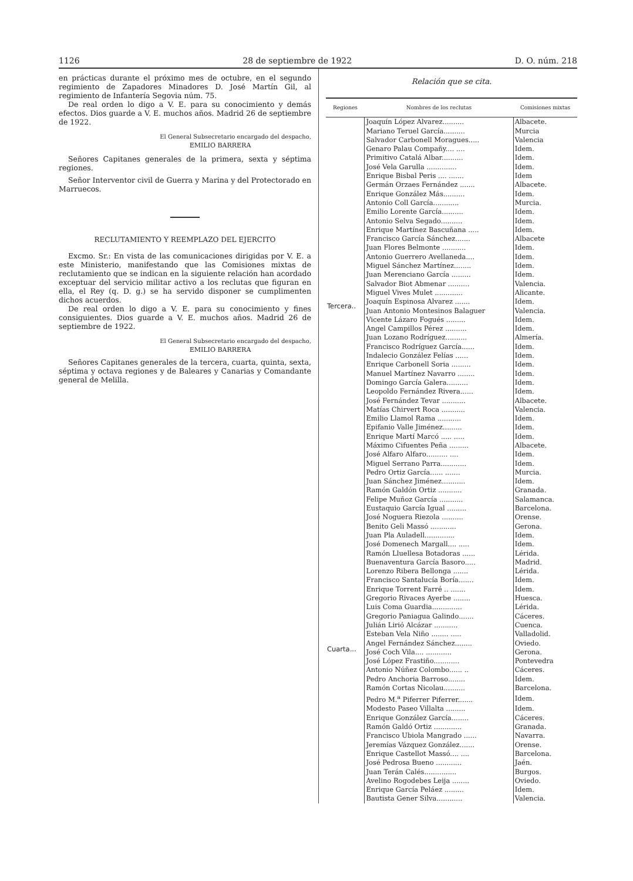1126 28 de septiembre de 1922 D. O. núm. 218
en prácticas durante el próximo mes de octubre, en el segundo regimiento de Zapadores Minadores D. José Martín Gil, al regimiento de Infantería Segovia núm. 75.
De real orden lo digo a V. E. para su conocimiento y demás efectos. Dios guarde a V. E. muchos años. Madrid 26 de septiembre de 1922.
El General Subsecretario encargado del despacho,
EMILIO BARRERA
Señores Capitanes generales de la primera, sexta y séptima regiones.
Señor Interventor civil de Guerra y Marina y del Protectorado en Marruecos.
RECLUTAMIENTO Y REEMPLAZO DEL EJERCITO
Excmo. Sr.: En vista de las comunicaciones dirigidas por V. E. a este Ministerio, manifestando que las Comisiones mixtas de reclutamiento que se indican en la siguiente relación han acordado exceptuar del servicio militar activo a los reclutas que figuran en ella, el Rey (q. D. g.) se ha servido disponer se cumplimenten dichos acuerdos.
De real orden lo digo a V. E. para su conocimiento y fines consiguientes. Dios guarde a V. E. muchos años. Madrid 26 de septiembre de 1922.
El General Subsecretario encargado del despacho,
EMILIO BARRERA
Señores Capitanes generales de la tercera, cuarta, quinta, sexta, séptima y octava regiones y de Baleares y Canarias y Comandante general de Melilla.
Relación que se cita.
| Regiones | Nombres de los reclutas | Comisiones mixtas |
| --- | --- | --- |
| Tercera.. | Joaquín López Alvarez.......... | Albacete. |
| | Mariano Teruel García.......... | Murcia |
| | Salvador Carbonell Moragues..... | Valencia |
| | Genaro Palau Compañy.... .... | Idem. |
| | Primitivo Catalá Albar.......... | Idem. |
| | José Vela Garulla .............. | Idem. |
| | Enrique Bisbal Peris .... ....... | Idem |
| | Germán Orzaes Fernández ....... | Albacete. |
| | Enrique González Más.......... | Idem. |
| | Antonio Coll García............ | Murcia. |
| | Emilio Lorente García.......... | Idem. |
| | Antonio Selva Segado.......... | Idem. |
| | Enrique Martínez Bascuñana ..... | Idem. |
| | Francisco García Sánchez....... | Albacete |
| | Juan Flores Belmonte ........... | Idem. |
| | Antonio Guerrero Avellaneda.... | Idem. |
| | Miguel Sánchez Martínez........ | Idem. |
| | Juan Merenciano García ......... | Idem. |
| | Salvador Biot Abmenar .......... | Valencia. |
| | Miguel Vives Mulet ............. | Alicante. |
| | Joaquín Espinosa Alvarez ....... | Idem. |
| | Juan Antonio Montesinos Balaguer | Valencia. |
| | Vicente Lázaro Fogués ......... | Idem. |
| | Angel Campillos Pérez .......... | Idem. |
| | Juan Lozano Rodríguez.......... | Almería. |
| | Francisco Rodríguez García...... | Idem. |
| | Indalecio González Felías ...... | Idem. |
| | Enrique Carbonell Soria ......... | Idem. |
| | Manuel Martínez Navarro ........ | Idem. |
| | Domingo García Galera.......... | Idem. |
| | Leopoldo Fernández Rivera...... | Idem. |
| | José Fernández Tevar ........... | Albacete. |
| | Matías Chirvert Roca ........... | Valencia. |
| | Emilio Llamol Rama ........... | Idem. |
| | Epifanio Valle Jiménez......... | Idem. |
| | Enrique Martí Marcó ..... ..... | Idem. |
| | Máximo Cifuentes Peña ......... | Albacete. |
| | José Alfaro Alfaro.......... .... | Idem. |
| | Miguel Serrano Parra............ | Idem. |
| | Pedro Ortiz García...... ....... | Murcia. |
| | Juan Sánchez Jiménez........... | Idem. |
| | Ramón Galdón Ortiz ........... | Granada. |
| Cuarta... | Felipe Muñoz García ........... | Salamanca. |
| | Eustaquio García Igual ......... | Barcelona. |
| | José Noguera Riezola .......... | Orense. |
| | Benito Geli Massó ............ | Gerona. |
| | Juan Pla Auladell.............. | Idem. |
| | José Domenech Margall.... ..... | Idem. |
| | Ramón Lluellesa Botadoras ...... | Lérida. |
| | Buenaventura García Basoro..... | Madrid. |
| | Lorenzo Ribera Bellonga ....... | Lérida. |
| | Francisco Santalucía Boría....... | Idem. |
| | Enrique Torrent Farré .. ....... | Idem. |
| | Gregorio Rivaces Ayerbe ........ | Huesca. |
| | Luis Coma Guardia.............. | Lérida. |
| | Gregorio Paniagua Galindo....... | Cáceres. |
| | Julián Lirió Alcázar ........... | Cuenca. |
| | Esteban Vela Niño ........ ..... | Valladolid. |
| | Angel Fernández Sánchez........ | Oviedo. |
| | José Coch Vila.... ............ | Gerona. |
| | José López Frastiño............ | Pontevedra |
| | Antonio Núñez Colombo...... .. | Cáceres. |
| | Pedro Anchoria Barroso........ | Idem. |
| | Ramón Cortas Nicolau.......... | Barcelona. |
| | Pedro M.<sup>a</sup> Piferrer Piferrer....... | Idem. |
| | Modesto Paseo Villalta ......... | Idem. |
| | Enrique González García........ | Cáceres. |
| | Ramón Galdó Ortiz ............. | Granada. |
| | Francisco Ubiola Mangrado ...... | Navarra. |
| | Jeremías Vázquez González....... | Orense. |
| | Enrique Castellot Massó.... .... | Barcelona. |
| | José Pedrosa Bueno ............ | Jaén. |
| | Juan Terán Calés............... | Burgos. |
| | Avelino Rogodebes Leija ........ | Oviedo. |
| | Enrique García Peláez ......... | Idem. |
| | Bautista Gener Silva............ | Valencia. |